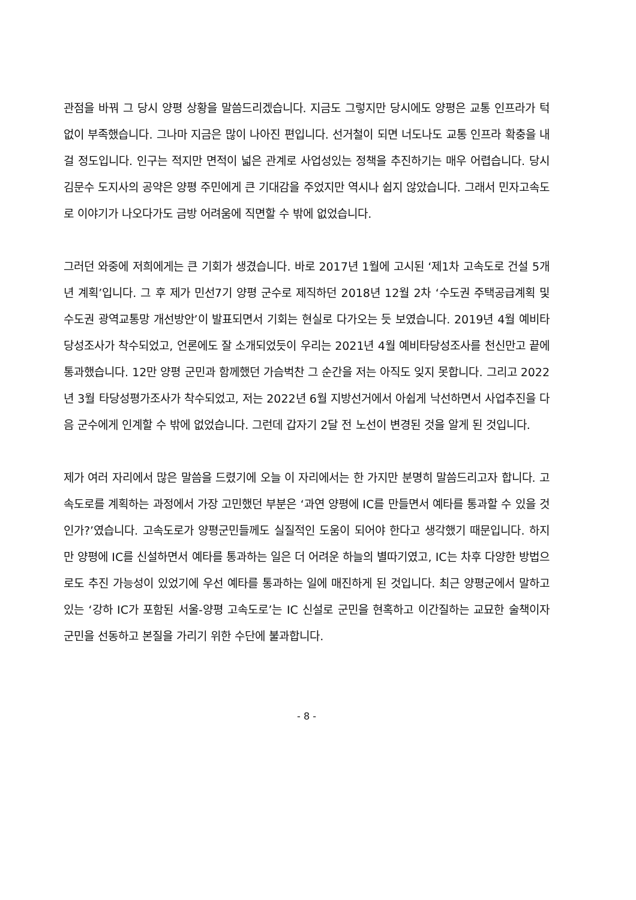관점을 바꿔 그 당시 양평 상황을 말씀드리겠습니다. 지금도 그렇지만 당시에도 양평은 교통 인프라가 턱없이 부족했습니다. 그나마 지금은 많이 나아진 편입니다. 선거철이 되면 너도나도 교통 인프라 확충을 내걸 정도입니다. 인구는 적지만 면적이 넓은 관계로 사업성있는 정책을 추진하기는 매우 어렵습니다. 당시 김문수 도지사의 공약은 양평 주민에게 큰 기대감을 주었지만 역시나 쉽지 않았습니다. 그래서 민자고속도로 이야기가 나오다가도 금방 어려움에 직면할 수 밖에 없었습니다.
그러던 와중에 저희에게는 큰 기회가 생겼습니다. 바로 2017년 1월에 고시된 ‘제1차 고속도로 건설 5개년 계획’입니다. 그 후 제가 민선7기 양평 군수로 제직하던 2018년 12월 2차 ‘수도권 주택공급계획 및 수도권 광역교통망 개선방안’이 발표되면서 기회는 현실로 다가오는 듯 보였습니다. 2019년 4월 예비타당성조사가 착수되었고, 언론에도 잘 소개되었듯이 우리는 2021년 4월 예비타당성조사를 천신만고 끝에 통과했습니다. 12만 양평 군민과 함께했던 가슴벅찬 그 순간을 저는 아직도 잊지 못합니다. 그리고 2022년 3월 타당성평가조사가 착수되었고, 저는 2022년 6월 지방선거에서 아쉽게 낙선하면서 사업추진을 다음 군수에게 인계할 수 밖에 없었습니다. 그런데 갑자기 2달 전 노선이 변경된 것을 알게 된 것입니다.
제가 여러 자리에서 많은 말씀을 드렸기에 오늘 이 자리에서는 한 가지만 분명히 말씀드리고자 합니다. 고속도로를 계획하는 과정에서 가장 고민했던 부분은 ‘과연 양평에 IC를 만들면서 예타를 통과할 수 있을 것인가?’였습니다. 고속도로가 양평군민들께도 실질적인 도움이 되어야 한다고 생각했기 때문입니다. 하지만 양평에 IC를 신설하면서 예타를 통과하는 일은 더 어려운 하늘의 별따기였고, IC는 차후 다양한 방법으로도 추진 가능성이 있었기에 우선 예타를 통과하는 일에 매진하게 된 것입니다. 최근 양평군에서 말하고 있는 ‘강하 IC가 포함된 서울-양평 고속도로’는 IC 신설로 군민을 현혹하고 이간질하는 교묘한 술책이자 군민을 선동하고 본질을 가리기 위한 수단에 불과합니다.
- 8 -